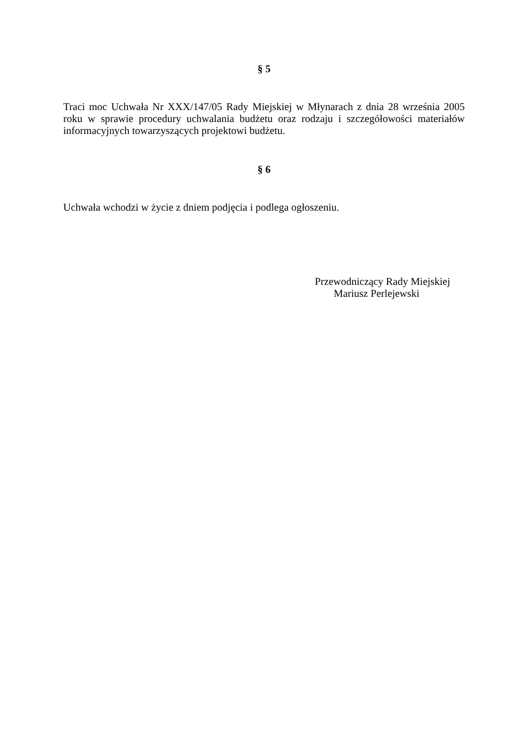§ 5
Traci moc Uchwała Nr XXX/147/05 Rady Miejskiej w Młynarach z dnia 28 września 2005 roku w sprawie procedury uchwalania budżetu oraz rodzaju i szczegółowości materiałów informacyjnych towarzyszących projektowi budżetu.
§ 6
Uchwała wchodzi w życie z dniem podjęcia i podlega ogłoszeniu.
Przewodniczący Rady Miejskiej
Mariusz Perlejewski